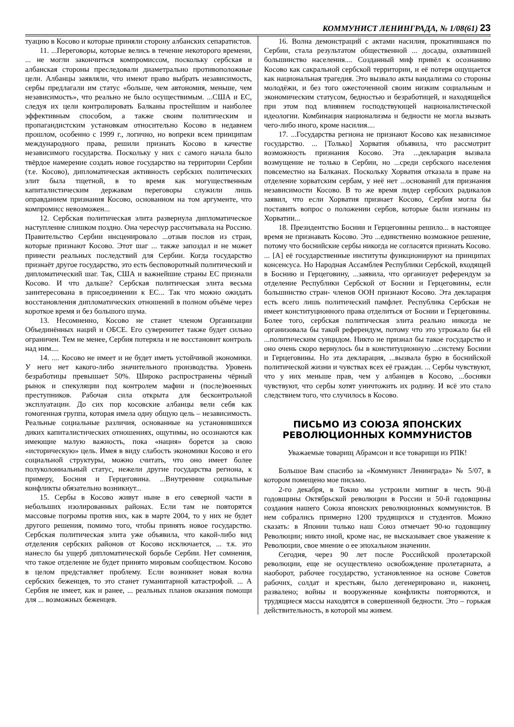КОММУНИСТ ЛЕНИНГРАДА, № 1/08(61) 23
туацию в Косово и которые приняли сторону албанских сепаратистов.
11. ...Переговоры, которые велись в течение некоторого времени, ... не могли закончиться компромиссом, поскольку сербская и албанская стороны преследовали диаметрально противоположные цели. Албанцы заявляли, что имеют право выбрать независимость, сербы предлагали им статус «больше, чем автономия, меньше, чем независимость», что реально не было осуществимым. ...США и ЕС, следуя их цели контролировать Балканы простейшим и наиболее эффективным способом, а также своим политическим и пропагандистским установкам относительно Косово в недавнем прошлом, особенно с 1999 г., логично, но вопреки всем принципам международного права, решили признать Косово в качестве независимого государства. Поскольку у них с самого начала было твёрдое намерение создать новое государство на территории Сербии (т.е. Косово), дипломатическая активность сербских политических элит была тщетной, в то время как могущественным капиталистическим державам переговоры служили лишь оправданием признания Косово, основанном на том аргументе, что компромисс невозможен...
12. Сербская политическая элита развернула дипломатическое наступление слишком поздно. Она чересчур рассчитывала на Россию. Правительство Сербии инсценировало ...отзыв послов из стран, которые признают Косово. Этот шаг ... также запоздал и не может принести реальных последствий для Сербии. Когда государство признаёт другое государство, это есть бесповоротный политический и дипломатический шаг. Так, США и важнейшие страны ЕС признали Косово. И что дальше? Сербская политическая элита весьма заинтересована в присоединении к ЕС... Так что можно ожидать восстановления дипломатических отношений в полном объёме через короткое время и без большого шума.
13. Несомненно, Косово не станет членом Организации Объединённых наций и ОБСЕ. Его суверенитет также будет сильно ограничен. Тем не менее, Сербия потеряла и не восстановит контроль над ним....
14. .... Косово не имеет и не будет иметь устойчивой экономики. У него нет какого-либо значительного производства. Уровень безработицы превышает 50%. Широко распространены чёрный рынок и спекуляции под контролем мафии и (после)военных преступников. Рабочая сила открыта для бесконтрольной эксплуатации. До сих пор косовские албанцы вели себя как гомогенная группа, которая имела одну общую цель – независимость. Реальные социальные различия, основанные на установившихся диких капиталистических отношениях, ощутимы, но осознаются как имеющие малую важность, пока «нация» борется за свою «историческую» цель. Имея в виду слабость экономики Косово и его социальной структуры, можно считать, что оно имеет более полуколониальный статус, нежели другие государства региона, к примеру, Босния и Герцеговина. ...Внутренние социальные конфликты обязательно возникнут...
15. Сербы в Косово живут ныне в его северной части в небольших изолированных районах. Если там не повторятся массовые погромы против них, как в марте 2004, то у них не будет другого решения, помимо того, чтобы принять новое государство. Сербская политическая элита уже объявила, что какой-либо вид отделения сербских районов от Косово исключается, ... т.к. это нанесло бы ущерб дипломатической борьбе Сербии. Нет сомнения, что такое отделение не будет принято мировым сообществом. Косово в целом представляет проблему. Если возникнет новая волна сербских беженцев, то это станет гуманитарной катастрофой. ... А Сербия не имеет, как и ранее, ... реальных планов оказания помощи для ... возможных беженцев.
16. Волна демонстраций с актами насилия, прокатившаяся по Сербии, стала результатом общественной ... досады, охватившей большинство населения.... Созданный миф привёл к осознанию Косово как сакральной сербской территории, и её потеря ощущается как национальная трагедия. Это вызвало акты вандализма со стороны молодёжи, и без того ожесточенной своим низким социальным и экономическим статусом, бедностью и безработицей, и находящейся при этом под влиянием господствующей националистической идеологии. Комбинация национализма и бедности не могла вызвать чего-либо иного, кроме насилия....
17. ...Государства региона не признают Косово как независимое государство. ... [Только] Хорватия объявила, что рассмотрит возможность признания Косово. Эта ...декларация вызвала возмущение не только в Сербии, но ...среди сербского населения повсеместно на Балканах. Поскольку Хорватия отказала в праве на отделение хорватским сербам, у неё нет ...оснований для признания независимости Косово. В то же время лидер сербских радикалов заявил, что если Хорватия признает Косово, Сербия могла бы поставить вопрос о положении сербов, которые были изгнаны из Хорватии...
18. Президентство Боснии и Герцеговины решило... в настоящее время не признавать Косово. Это ...единственно возможное решение, потому что боснийские сербы никогда не согласятся признать Косово. ... [А] её государственные институты функционируют на принципах консенсуса. Но Народная Ассамблея Республики Сербской, входящей в Боснию и Герцеговину, ...заявила, что организует референдум за отделение Республики Сербской от Боснии и Герцеговины, если большинство стран- членов ООН признают Косово. Эта декларация есть всего лишь политический памфлет. Республика Сербская не имеет конституционного права отделиться от Боснии и Герцеговины. Более того, сербская политическая элита реально никогда не организовала бы такой референдум, потому что это угрожало бы ей ...политическим суицидом. Никто не признал бы такое государство и оно очень скоро вернулось бы в конституционную ...систему Боснии и Герцеговины. Но эта декларация, ...вызвала бурю в боснийской политической жизни и чувствах всех её граждан. ... Сербы чувствуют, что у них меньше прав, чем у албанцев в Косово, ...босняки чувствуют, что сербы хотят уничтожить их родину. И всё это стало следствием того, что случилось в Косово.
ПИСЬМО ИЗ СОЮЗА ЯПОНСКИХ РЕВОЛЮЦИОННЫХ КОММУНИСТОВ
Уважаемые товарищ Абрамсон и все товарищи из РПК!
Большое Вам спасибо за «Коммунист Ленинграда» № 5/07, в котором помещено мое письмо.
2-го декабря, в Токио мы устроили митинг в честь 90-й годовщины Октябрьской революции в России и 50-й годовщины создания нашего Союза японских революционных коммунистов. В нем собрались примерно 1200 трудящихся и студентов. Можно сказать: в Японии только наш Союз отмечает 90-ю годовщину Революции; никто иной, кроме нас, не высказывает свое уважение к Революции, свое мнение о ее эпохальном значении.
Сегодня, через 90 лет после Российской пролетарской революции, еще не осуществлено освобождение пролетариата, а наоборот, рабочее государство, установленное на основе Советов рабочих, солдат и крестьян, было дегенерировано и, наконец, развалено; войны и вооруженные конфликты повторяются, и трудящиеся массы находятся в совершенной бедности. Это – горькая действительность, в которой мы живем.